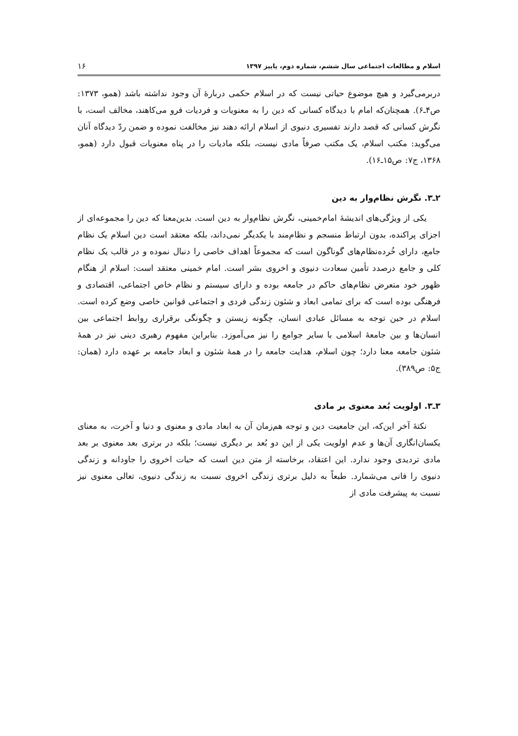اسلام و مطالعات اجتماعی سال ششم، شماره دوم، پاییز ۱۳۹۷ ۱۶
دربرمی‌گیرد و هیچ موضوع حیاتی نیست که در اسلام حکمی دربارهٔ آن وجود نداشته باشد (همو، ۱۳۷۳: ص۴ـ۶). همچنان‌که امام با دیدگاه کسانی که دین را به معنویات و فردیات فرو می‌کاهند، مخالف است، با نگرش کسانی که قصد دارند تفسیری دنیوی از اسلام ارائه دهند نیز مخالفت نموده و ضمن ردّ دیدگاه آنان می‌گوید: مکتب اسلام، یک مکتب صرفاً مادی نیست، بلکه مادیات را در پناه معنویات قبول دارد (همو، ۱۳۶۸، ج۷: ص۱۵ـ۱۶).
۲ـ۳. نگرش نظام‌وار به دین
یکی از ویژگی‌های اندیشهٔ امام‌خمینی، نگرش نظام‌وار به دین است. بدین‌معنا که دین را مجموعه‌ای از اجزای پراکنده، بدون ارتباط منسجم و نظام‌مند با یکدیگر نمی‌داند، بلکه معتقد است دین اسلام یک نظام جامع، دارای خُرده‌نظام‌های گوناگون است که مجموعاً اهداف خاصی را دنبال نموده و در قالب یک نظام کلی و جامع درصدد تأمین سعادت دنیوی و اخروی بشر است. امام خمینی معتقد است: اسلام از هنگام ظهور خود متعرض نظام‌های حاکم در جامعه بوده و دارای سیستم و نظام خاص اجتماعی، اقتصادی و فرهنگی بوده است که برای تمامی ابعاد و شئون زندگی فردی و اجتماعی قوانین خاصی وضع کرده است. اسلام در حین توجه به مسائل عبادی انسان، چگونه زیستن و چگونگی برقراری روابط اجتماعی بین انسان‌ها و بین جامعهٔ اسلامی با سایر جوامع را نیز می‌آموزد. بنابراین مفهوم رهبری دینی نیز در همهٔ شئون جامعه معنا دارد؛ چون اسلام، هدایت جامعه را در همهٔ شئون و ابعاد جامعه بر عهده دارد (همان: ج۵: ص۳۸۹).
۳ـ۳. اولویت بُعد معنوی بر مادی
نکتهٔ آخر این‌که، این جامعیت دین و توجه هم‌زمان آن به ابعاد مادی و معنوی و دنیا و آخرت، به معنای یکسان‌انگاری آن‌ها و عدم اولویت یکی از این دو بُعد بر دیگری نیست؛ بلکه در برتری بعد معنوی بر بعد مادی تردیدی وجود ندارد. این اعتقاد، برخاسته از متن دین است که حیات اخروی را جاودانه و زندگی دنیوی را فانی می‌شمارد. طبعاً به دلیل برتری زندگی اخروی نسبت به زندگی دنیوی، تعالی معنوی نیز نسبت به پیشرفت مادی از